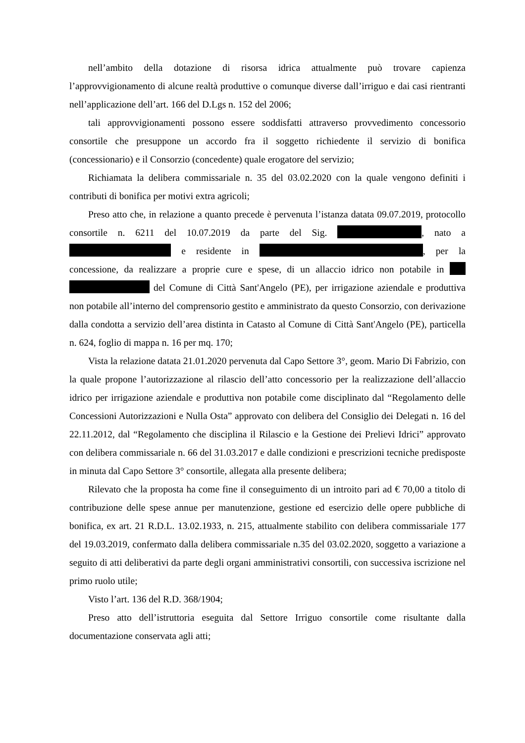nell’ambito della dotazione di risorsa idrica attualmente può trovare capienza l’approvvigionamento di alcune realtà produttive o comunque diverse dall’irriguo e dai casi rientranti nell’applicazione dell’art. 166 del D.Lgs n. 152 del 2006;
tali approvvigionamenti possono essere soddisfatti attraverso provvedimento concessorio consortile che presuppone un accordo fra il soggetto richiedente il servizio di bonifica (concessionario) e il Consorzio (concedente) quale erogatore del servizio;
Richiamata la delibera commissariale n. 35 del 03.02.2020 con la quale vengono definiti i contributi di bonifica per motivi extra agricoli;
Preso atto che, in relazione a quanto precede è pervenuta l’istanza datata 09.07.2019, protocollo consortile n. 6211 del 10.07.2019 da parte del Sig. , nato a e residente in , per la concessione, da realizzare a proprie cure e spese, di un allaccio idrico non potabile in del Comune di Città Sant'Angelo (PE), per irrigazione aziendale e produttiva non potabile all’interno del comprensorio gestito e amministrato da questo Consorzio, con derivazione dalla condotta a servizio dell’area distinta in Catasto al Comune di Città Sant'Angelo (PE), particella n. 624, foglio di mappa n. 16 per mq. 170;
Vista la relazione datata 21.01.2020 pervenuta dal Capo Settore 3°, geom. Mario Di Fabrizio, con la quale propone l’autorizzazione al rilascio dell’atto concessorio per la realizzazione dell’allaccio idrico per irrigazione aziendale e produttiva non potabile come disciplinato dal “Regolamento delle Concessioni Autorizzazioni e Nulla Osta” approvato con delibera del Consiglio dei Delegati n. 16 del 22.11.2012, dal “Regolamento che disciplina il Rilascio e la Gestione dei Prelievi Idrici” approvato con delibera commissariale n. 66 del 31.03.2017 e dalle condizioni e prescrizioni tecniche predisposte in minuta dal Capo Settore 3° consortile, allegata alla presente delibera;
Rilevato che la proposta ha come fine il conseguimento di un introito pari ad € 70,00 a titolo di contribuzione delle spese annue per manutenzione, gestione ed esercizio delle opere pubbliche di bonifica, ex art. 21 R.D.L. 13.02.1933, n. 215, attualmente stabilito con delibera commissariale 177 del 19.03.2019, confermato dalla delibera commissariale n.35 del 03.02.2020, soggetto a variazione a seguito di atti deliberativi da parte degli organi amministrativi consortili, con successiva iscrizione nel primo ruolo utile;
Visto l’art. 136 del R.D. 368/1904;
Preso atto dell’istruttoria eseguita dal Settore Irriguo consortile come risultante dalla documentazione conservata agli atti;